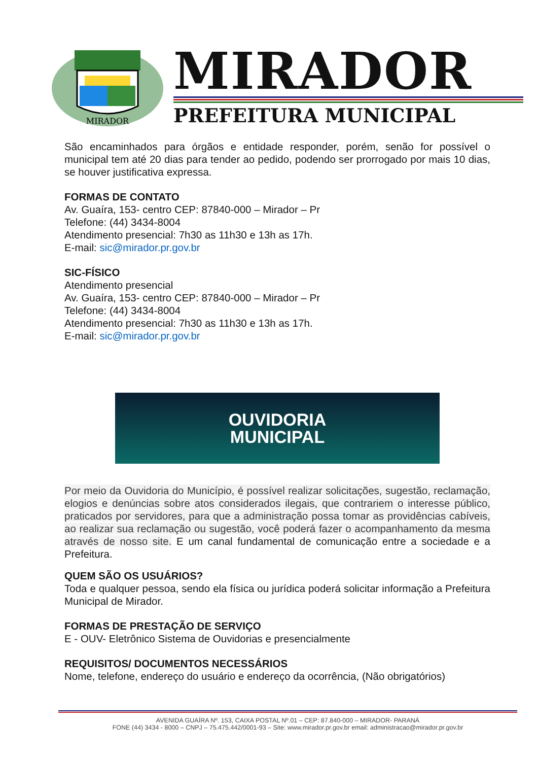MIRADOR
MIRADOR
PREFEITURA MUNICIPAL
São encaminhados para órgãos e entidade responder, porém, senão for possível o municipal tem até 20 dias para tender ao pedido, podendo ser prorrogado por mais 10 dias, se houver justificativa expressa.
FORMAS DE CONTATO
Av. Guaíra, 153- centro CEP: 87840-000 – Mirador – Pr
Telefone: (44) 3434-8004
Atendimento presencial: 7h30 as 11h30 e 13h as 17h.
E-mail: sic@mirador.pr.gov.br
SIC-FÍSICO
Atendimento presencial
Av. Guaíra, 153- centro CEP: 87840-000 – Mirador – Pr
Telefone: (44) 3434-8004
Atendimento presencial: 7h30 as 11h30 e 13h as 17h.
E-mail: sic@mirador.pr.gov.br
OUVIDORIA
MUNICIPAL
Por meio da Ouvidoria do Município, é possível realizar solicitações, sugestão, reclamação, elogios e denúncias sobre atos considerados ilegais, que contrariem o interesse público, praticados por servidores, para que a administração possa tomar as providências cabíveis, ao realizar sua reclamação ou sugestão, você poderá fazer o acompanhamento da mesma através de nosso site. E um canal fundamental de comunicação entre a sociedade e a Prefeitura.
QUEM SÃO OS USUÁRIOS?
Toda e qualquer pessoa, sendo ela física ou jurídica poderá solicitar informação a Prefeitura Municipal de Mirador.
FORMAS DE PRESTAÇÃO DE SERVIÇO
E - OUV- Eletrônico Sistema de Ouvidorias e presencialmente
REQUISITOS/ DOCUMENTOS NECESSÁRIOS
Nome, telefone, endereço do usuário e endereço da ocorrência, (Não obrigatórios)
AVENIDA GUAÍRA Nº. 153, CAIXA POSTAL Nº.01 – CEP: 87.840-000 – MIRADOR- PARANÁ
FONE (44) 3434 - 8000 – CNPJ – 75.475.442/0001-93 – Site: www.mirador.pr.gov.br email: administracao@mirador.pr.gov.br